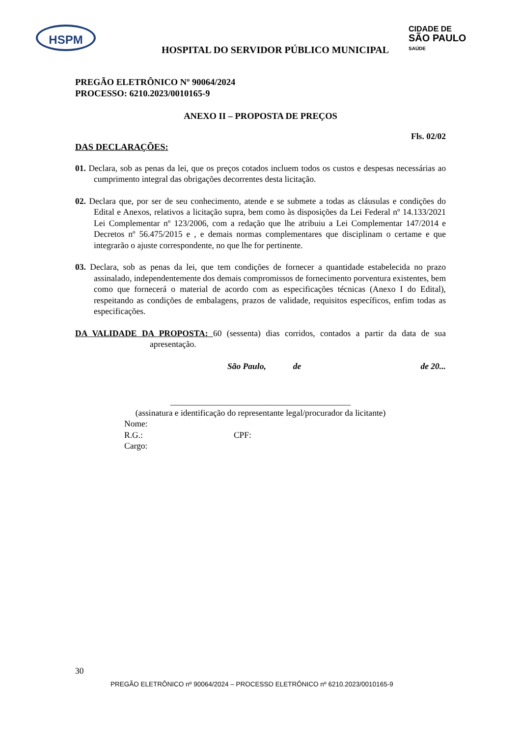HSPM
CIDADE DE
SÃO PAULO
SAÚDE
HOSPITAL DO SERVIDOR PÚBLICO MUNICIPAL
PREGÃO ELETRÔNICO Nº 90064/2024
PROCESSO: 6210.2023/0010165-9
ANEXO II – PROPOSTA DE PREÇOS
Fls. 02/02
DAS DECLARAÇÕES:
01. Declara, sob as penas da lei, que os preços cotados incluem todos os custos e despesas necessárias ao cumprimento integral das obrigações decorrentes desta licitação.
02. Declara que, por ser de seu conhecimento, atende e se submete a todas as cláusulas e condições do Edital e Anexos, relativos a licitação supra, bem como às disposições da Lei Federal nº 14.133/2021 Lei Complementar nº 123/2006, com a redação que lhe atribuiu a Lei Complementar 147/2014 e Decretos nº 56.475/2015 e , e demais normas complementares que disciplinam o certame e que integrarão o ajuste correspondente, no que lhe for pertinente.
03. Declara, sob as penas da lei, que tem condições de fornecer a quantidade estabelecida no prazo assinalado, independentemente dos demais compromissos de fornecimento porventura existentes, bem como que fornecerá o material de acordo com as especificações técnicas (Anexo I do Edital), respeitando as condições de embalagens, prazos de validade, requisitos específicos, enfim todas as especificações.
DA VALIDADE DA PROPOSTA: 60 (sessenta) dias corridos, contados a partir da data de sua apresentação.
São Paulo, de de 20...
__________________________________________
(assinatura e identificação do representante legal/procurador da licitante)
Nome:
R.G.: CPF:
Cargo:
30
PREGÃO ELETRÔNICO nº 90064/2024 – PROCESSO ELETRÔNICO nº 6210.2023/0010165-9